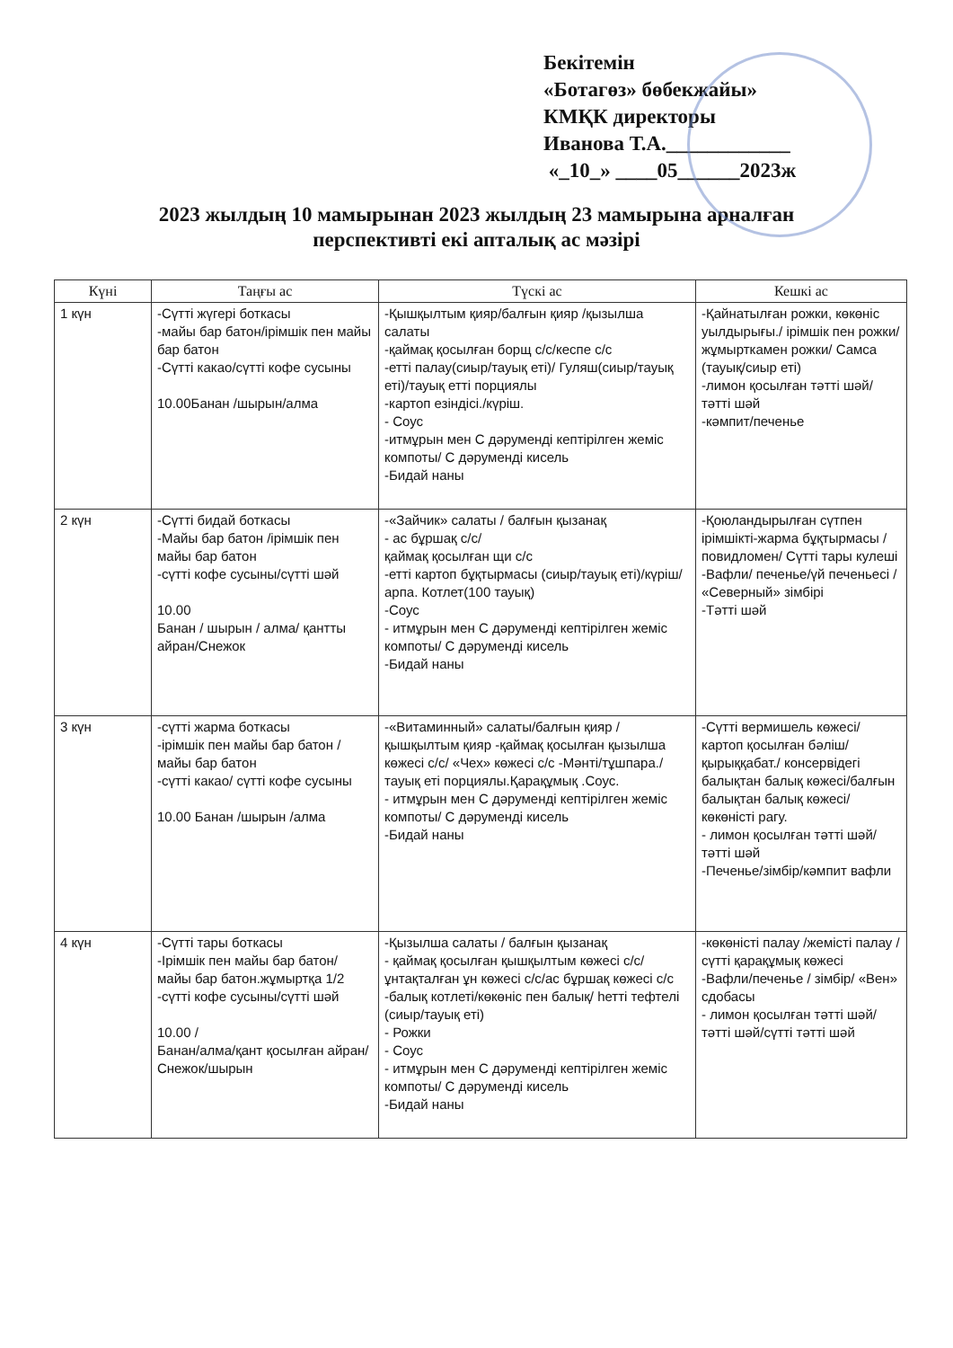Бекітемін
«Ботагөз» бөбекжайы»
КМҚК директоры
Иванова Т.А.____________
«_10_» ____05______2023ж
2023 жылдың 10 мамырынан 2023 жылдың 23 мамырына арналған
перспективті екі апталық ас мәзірі
| Күні | Таңғы ас | Түскі ас | Кешкі ас |
| --- | --- | --- | --- |
| 1 күн | -Сүтті жүгері боткасы -майы бар батон/ірімшік пен майы бар батон -Сүтті какао/сүтті кофе сусыны 10.00Банан /шырын/алма | -Қышқылтым қияр/балғын қияр /қызылша салаты -қаймақ қосылған борщ с/с/кеспе с/с -етті палау(сиыр/тауық еті)/ Гуляш(сиыр/тауық еті)/тауық етті порциялы -картоп езіндісі./күріш. - Соус -итмұрын мен С дәрумендi кептiрiлген жеміс компоты/ С дәрумендi кисель -Бидай наны | -Қайнатылған рожки, көкөніс уылдырығы./ ірімшік пен рожки/жұмырткамен рожки/ Самса (тауық/сиыр еті) -лимон қосылған тәтті шәй/тәтті шәй -кәмпит/печенье |
| 2 күн | -Сүтті бидай боткасы -Майы бар батон /ірімшік пен майы бар батон -сүтті кофе сусыны/сүтті шәй 10.00 Банан / шырын / алма/ қантты айран/Снежок | -«Зайчик» салаты / балғын қызанақ - ас бұршақ с/с/ қаймақ қосылған щи с/с -етті картоп бұқтырмасы (сиыр/тауық еті)/күріш/арпа. Котлет(100 тауық) -Соус - итмұрын мен С дәрумендi кептiрiлген жеміс компоты/ С дәрумендi кисель -Бидай наны | -Қоюландырылған сүтпен ірімшікті-жарма бұқтырмасы /повидломен/ Сүтті тары кулеші -Вафли/ печенье/үй печеньесі / «Северный» зімбірі -Тәтті шәй |
| 3 күн | -сүтті жарма боткасы -ірімшік пен майы бар батон /майы бар батон -сүтті какао/ сүтті кофе сусыны 10.00 Банан /шырын /алма | -«Витаминный» салаты/балғын қияр /қышқылтым қияр -қаймақ қосылған қызылша көжесі с/с/ «Чех» көжесі с/с -Мәнті/тұшпара./ тауық еті порциялы.Қарақұмық .Соус. - итмұрын мен С дәрумендi кептiрiлген жеміс компоты/ С дәрумендi кисель -Бидай наны | -Сүтті вермишель көжесі/картоп қосылған бәліш/қырыққабат./ консервідегі балықтан балық көжесі/балғын балықтан балық көжесі/көкөністі рагу. - лимон қосылған тәтті шәй/ тәтті шәй -Печенье/зімбір/кәмпит вафли |
| 4 күн | -Сүтті тары боткасы -Ірімшік пен майы бар батон/ майы бар батон.жұмыртқа 1/2 -сүтті кофе сусыны/сүтті шәй 10.00 / Банан/алма/қант қосылған айран/Снежок/шырын | -Қызылша салаты / балғын қызанақ - қаймақ қосылған қышқылтым көжесі с/с/ұнтақталған ұн көжесі с/с/ас бұршақ көжесі с/с -балық котлеті/көкөніс пен балық/ һетті тефтелі (сиыр/тауық еті) - Рожки - Соус - итмұрын мен С дәрумендi кептiрiлген жеміс компоты/ С дәрумендi кисель -Бидай наны | -көкөністі палау /жемісті палау /сүтті қарақұмық көжесі -Вафли/печенье / зімбір/ «Вен» сдобасы - лимон қосылған тәтті шәй/ тәтті шәй/сүтті тәтті шәй |